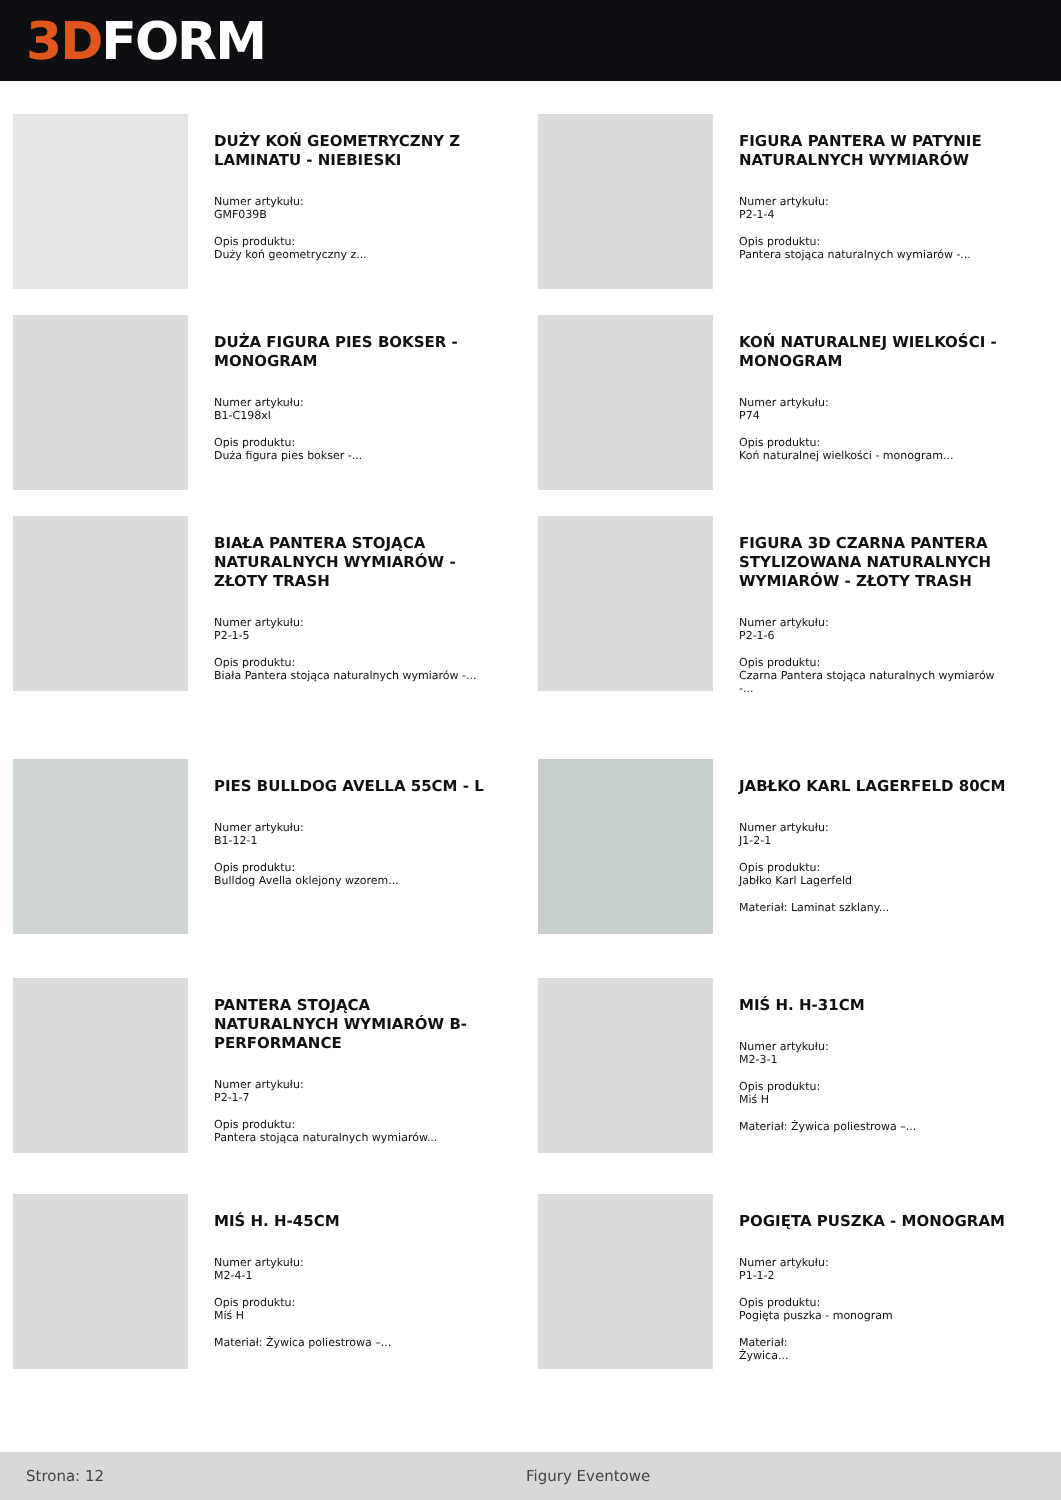3D FORM
DUŻY KOŃ GEOMETRYCZNY Z LAMINATU - NIEBIESKI
Numer artykułu:
GMF039B
Opis produktu:
Duży koń geometryczny z...
FIGURA PANTERA W PATYNIE NATURALNYCH WYMIARÓW
Numer artykułu:
P2-1-4
Opis produktu:
Pantera stojąca naturalnych wymiarów -...
DUŻA FIGURA PIES BOKSER - MONOGRAM
Numer artykułu:
B1-C198xl
Opis produktu:
Duża figura pies bokser -...
KOŃ NATURALNEJ WIELKOŚCI - MONOGRAM
Numer artykułu:
P74
Opis produktu:
Koń naturalnej wielkości - monogram...
BIAŁA PANTERA STOJĄCA NATURALNYCH WYMIARÓW - ZŁOTY TRASH
Numer artykułu:
P2-1-5
Opis produktu:
Biała Pantera stojąca naturalnych wymiarów -...
FIGURA 3D CZARNA PANTERA STYLIZOWANA NATURALNYCH WYMIARÓW - ZŁOTY TRASH
Numer artykułu:
P2-1-6
Opis produktu:
Czarna Pantera stojąca naturalnych wymiarów -...
PIES BULLDOG AVELLA 55CM - L
Numer artykułu:
B1-12-1
Opis produktu:
Bulldog Avella oklejony wzorem...
JABŁKO KARL LAGERFELD 80CM
Numer artykułu:
J1-2-1
Opis produktu:
Jabłko Karl Lagerfeld
Materiał: Laminat szklany...
PANTERA STOJĄCA NATURALNYCH WYMIARÓW B-PERFORMANCE
Numer artykułu:
P2-1-7
Opis produktu:
Pantera stojąca naturalnych wymiarów...
MIŚ H. H-31CM
Numer artykułu:
M2-3-1
Opis produktu:
Miś H
Materiał: Żywica poliestrowa –...
MIŚ H. H-45CM
Numer artykułu:
M2-4-1
Opis produktu:
Miś H
Materiał: Żywica poliestrowa –...
POGIĘTA PUSZKA - MONOGRAM
Numer artykułu:
P1-1-2
Opis produktu:
Pogięta puszka - monogram
Materiał:
Żywica...
Strona: 12 Figury Eventowe